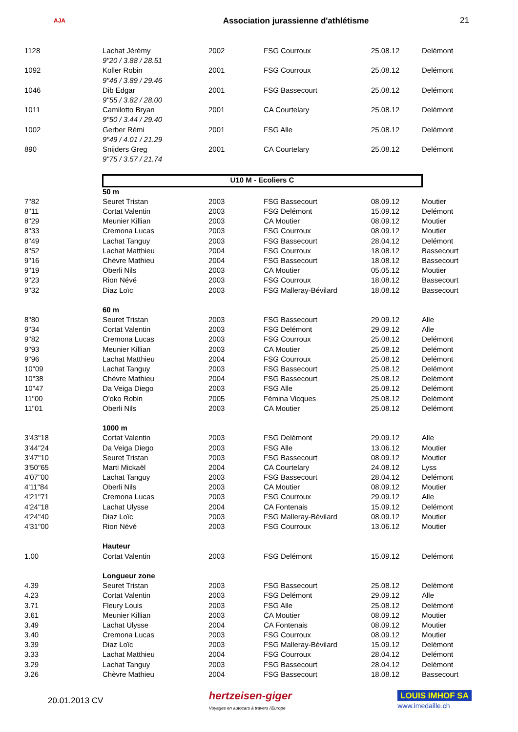AJA
Association jurassienne d'athlétisme
21
| 1128 | Lachat Jérémy | 2002 | FSG Courroux | 25.08.12 | Delémont |
| | 9"20 / 3.88 / 28.51 | | | | |
| 1092 | Koller Robin | 2001 | FSG Courroux | 25.08.12 | Delémont |
| | 9"46 / 3.89 / 29.46 | | | | |
| 1046 | Dib Edgar | 2001 | FSG Bassecourt | 25.08.12 | Delémont |
| | 9"55 / 3.82 / 28.00 | | | | |
| 1011 | Camilotto Bryan | 2001 | CA Courtelary | 25.08.12 | Delémont |
| | 9"50 / 3.44 / 29.40 | | | | |
| 1002 | Gerber Rémi | 2001 | FSG Alle | 25.08.12 | Delémont |
| | 9"49 / 4.01 / 21.29 | | | | |
| 890 | Snijders Greg | 2001 | CA Courtelary | 25.08.12 | Delémont |
| | 9"75 / 3.57 / 21.74 | | | | |
| | U10 M - Ecoliers C | | | | |
| | 50 m | | | | |
| 7"82 | Seuret Tristan | 2003 | FSG Bassecourt | 08.09.12 | Moutier |
| 8"11 | Cortat Valentin | 2003 | FSG Delémont | 15.09.12 | Delémont |
| 8"29 | Meunier Killian | 2003 | CA Moutier | 08.09.12 | Moutier |
| 8"33 | Cremona Lucas | 2003 | FSG Courroux | 08.09.12 | Moutier |
| 8"49 | Lachat Tanguy | 2003 | FSG Bassecourt | 28.04.12 | Delémont |
| 8"52 | Lachat Matthieu | 2004 | FSG Courroux | 18.08.12 | Bassecourt |
| 9"16 | Chèvre Mathieu | 2004 | FSG Bassecourt | 18.08.12 | Bassecourt |
| 9"19 | Oberli Nils | 2003 | CA Moutier | 05.05.12 | Moutier |
| 9"23 | Rion Névé | 2003 | FSG Courroux | 18.08.12 | Bassecourt |
| 9"32 | Diaz Loïc | 2003 | FSG Malleray-Bévilard | 18.08.12 | Bassecourt |
| | 60 m | | | | |
| 8"80 | Seuret Tristan | 2003 | FSG Bassecourt | 29.09.12 | Alle |
| 9"34 | Cortat Valentin | 2003 | FSG Delémont | 29.09.12 | Alle |
| 9"82 | Cremona Lucas | 2003 | FSG Courroux | 25.08.12 | Delémont |
| 9"93 | Meunier Killian | 2003 | CA Moutier | 25.08.12 | Delémont |
| 9"96 | Lachat Matthieu | 2004 | FSG Courroux | 25.08.12 | Delémont |
| 10"09 | Lachat Tanguy | 2003 | FSG Bassecourt | 25.08.12 | Delémont |
| 10"38 | Chèvre Mathieu | 2004 | FSG Bassecourt | 25.08.12 | Delémont |
| 10"47 | Da Veiga Diego | 2003 | FSG Alle | 25.08.12 | Delémont |
| 11"00 | O'oko Robin | 2005 | Fémina Vicques | 25.08.12 | Delémont |
| 11"01 | Oberli Nils | 2003 | CA Moutier | 25.08.12 | Delémont |
| | 1000 m | | | | |
| 3'43"18 | Cortat Valentin | 2003 | FSG Delémont | 29.09.12 | Alle |
| 3'44"24 | Da Veiga Diego | 2003 | FSG Alle | 13.06.12 | Moutier |
| 3'47"10 | Seuret Tristan | 2003 | FSG Bassecourt | 08.09.12 | Moutier |
| 3'50"65 | Marti Mickaël | 2004 | CA Courtelary | 24.08.12 | Lyss |
| 4'07"00 | Lachat Tanguy | 2003 | FSG Bassecourt | 28.04.12 | Delémont |
| 4'11"84 | Oberli Nils | 2003 | CA Moutier | 08.09.12 | Moutier |
| 4'21"71 | Cremona Lucas | 2003 | FSG Courroux | 29.09.12 | Alle |
| 4'24"18 | Lachat Ulysse | 2004 | CA Fontenais | 15.09.12 | Delémont |
| 4'24"40 | Diaz Loïc | 2003 | FSG Malleray-Bévilard | 08.09.12 | Moutier |
| 4'31"00 | Rion Névé | 2003 | FSG Courroux | 13.06.12 | Moutier |
| | Hauteur | | | | |
| 1.00 | Cortat Valentin | 2003 | FSG Delémont | 15.09.12 | Delémont |
| | Longueur zone | | | | |
| 4.39 | Seuret Tristan | 2003 | FSG Bassecourt | 25.08.12 | Delémont |
| 4.23 | Cortat Valentin | 2003 | FSG Delémont | 29.09.12 | Alle |
| 3.71 | Fleury Louis | 2003 | FSG Alle | 25.08.12 | Delémont |
| 3.61 | Meunier Killian | 2003 | CA Moutier | 08.09.12 | Moutier |
| 3.49 | Lachat Ulysse | 2004 | CA Fontenais | 08.09.12 | Moutier |
| 3.40 | Cremona Lucas | 2003 | FSG Courroux | 08.09.12 | Moutier |
| 3.39 | Diaz Loïc | 2003 | FSG Malleray-Bévilard | 15.09.12 | Delémont |
| 3.33 | Lachat Matthieu | 2004 | FSG Courroux | 28.04.12 | Delémont |
| 3.29 | Lachat Tanguy | 2003 | FSG Bassecourt | 28.04.12 | Delémont |
| 3.26 | Chèvre Mathieu | 2004 | FSG Bassecourt | 18.08.12 | Bassecourt |
20.01.2013 CV
hertzeisen-giger
Voyages en autocars à travers l'Europe
LOUIS IMHOF SA
www.imedaille.ch